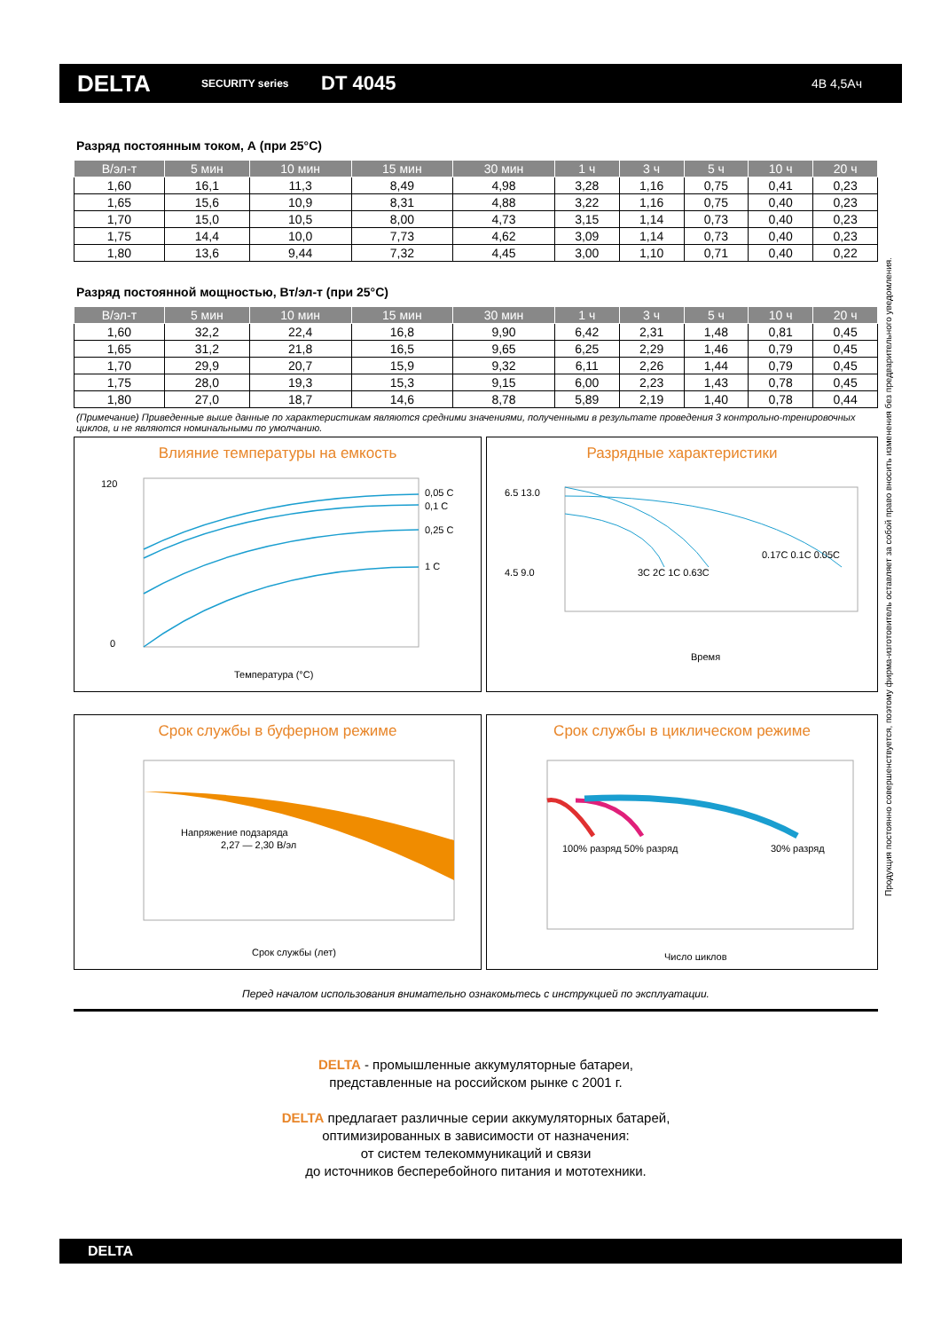DELTA
SECURITY series
DT 4045
4В 4,5Ач
Разряд постоянным током, А (при 25°C)
| В/эл-т | 5 мин | 10 мин | 15 мин | 30 мин | 1 ч | 3 ч | 5 ч | 10 ч | 20 ч |
| --- | --- | --- | --- | --- | --- | --- | --- | --- | --- |
| 1,60 | 16,1 | 11,3 | 8,49 | 4,98 | 3,28 | 1,16 | 0,75 | 0,41 | 0,23 |
| 1,65 | 15,6 | 10,9 | 8,31 | 4,88 | 3,22 | 1,16 | 0,75 | 0,40 | 0,23 |
| 1,70 | 15,0 | 10,5 | 8,00 | 4,73 | 3,15 | 1,14 | 0,73 | 0,40 | 0,23 |
| 1,75 | 14,4 | 10,0 | 7,73 | 4,62 | 3,09 | 1,14 | 0,73 | 0,40 | 0,23 |
| 1,80 | 13,6 | 9,44 | 7,32 | 4,45 | 3,00 | 1,10 | 0,71 | 0,40 | 0,22 |
Разряд постоянной мощностью, Вт/эл-т (при 25°C)
| В/эл-т | 5 мин | 10 мин | 15 мин | 30 мин | 1 ч | 3 ч | 5 ч | 10 ч | 20 ч |
| --- | --- | --- | --- | --- | --- | --- | --- | --- | --- |
| 1,60 | 32,2 | 22,4 | 16,8 | 9,90 | 6,42 | 2,31 | 1,48 | 0,81 | 0,45 |
| 1,65 | 31,2 | 21,8 | 16,5 | 9,65 | 6,25 | 2,29 | 1,46 | 0,79 | 0,45 |
| 1,70 | 29,9 | 20,7 | 15,9 | 9,32 | 6,11 | 2,26 | 1,44 | 0,79 | 0,45 |
| 1,75 | 28,0 | 19,3 | 15,3 | 9,15 | 6,00 | 2,23 | 1,43 | 0,78 | 0,45 |
| 1,80 | 27,0 | 18,7 | 14,6 | 8,78 | 5,89 | 2,19 | 1,40 | 0,78 | 0,44 |
(Примечание) Приведенные выше данные по характеристикам являются средними значениями, полученными в результате проведения 3 контрольно-тренировочных циклов, и не являются номинальными по умолчанию.
Влияние температуры на емкость
0,05 C
0,1 C
0,25 C
1 C
Температура (°C)
120
0
Разрядные характеристики
Время
3C 2C 1C 0.63C
0.17C 0.1C 0.05C
6.5 13.0
4.5 9.0
Срок службы в буферном режиме
Напряжение подзаряда
2,27 — 2,30 В/эл
Срок службы (лет)
Срок службы в циклическом режиме
100% разряд 50% разряд
30% разряд
Число циклов
Перед началом использования внимательно ознакомьтесь с инструкцией по эксплуатации.
DELTA - промышленные аккумуляторные батареи,
представленные на российском рынке с 2001 г.
DELTA предлагает различные серии аккумуляторных батарей,
оптимизированных в зависимости от назначения:
от систем телекоммуникаций и связи
до источников бесперебойного питания и мототехники.
Продукция постоянно совершенствуется, поэтому фирма-изготовитель оставляет за собой право вносить изменения без предварительного уведомления.
DELTA